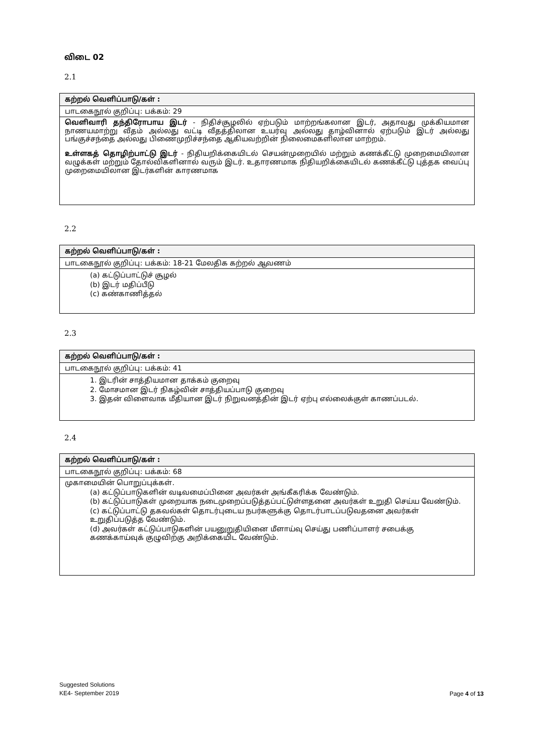விடை 02
2.1
| கற்றல் வெளிப்பாடு/கள் : |
| --- |
| பாடகைநூல் குறிப்பு: பக்கம்: 29 |
| வெளிவாரி தந்திரோபாய இடர் - நிதிச்சூழலில் ஏற்படும் மாற்றங்கலான இடர், அதாவது முக்கியமான நாணயமாற்று வீதம் அல்லது வட்டி வீதத்திலான உயர்வு அல்லது தாழ்வினால் ஏற்படும் இடர் அல்லது பங்குச்சந்தை அல்லது பிணைமுறிச்சந்தை ஆகியவற்றின் நிலைமைகளிலான மாற்றம். உள்ளகத் தொழிற்பாட்டு இடர் - நிதியறிக்கையிடல் செயன்முறையில் மற்றும் கணக்கீட்டு முறைமையிலான வழுக்கள் மற்றும் தோல்விகளினால் வரும் இடர். உதாரணமாக நிதியறிக்கையிடல் கணக்கீட்டு புத்தக வைப்பு முறைமையிலான இடர்களின் காரணமாக |
2.2
| கற்றல் வெளிப்பாடு/கள் : |
| --- |
| பாடகைநூல் குறிப்பு: பக்கம்: 18-21 மேலதிக கற்றல் ஆவணம் |
| (a) கட்டுப்பாட்டுச் சூழல் (b) இடர் மதிப்பீடு (c) கண்காணித்தல் |
2.3
| கற்றல் வெளிப்பாடு/கள் : |
| --- |
| பாடகைநூல் குறிப்பு: பக்கம்: 41 |
| 1. இடரின் சாத்தியமான தாக்கம் குறைவு 2. மோசமான இடர் நிகழ்வின் சாத்தியப்பாடு குறைவு 3. இதன் விளைவாக மீதியான இடர் நிறுவனத்தின் இடர் ஏற்பு எல்லைக்குள் காணப்படல். |
2.4
| கற்றல் வெளிப்பாடு/கள் : |
| --- |
| பாடகைநூல் குறிப்பு: பக்கம்: 68 |
| முகாமையின் பொறுப்புக்கள். (a) கட்டுப்பாடுகளின் வடிவமைப்பினை அவர்கள் அங்கீகரிக்க வேண்டும். (b) கட்டுப்பாடுகள் முறையாக நடைமுறைப்படுத்தப்பட்டுள்ளதனை அவர்கள் உறுதி செய்ய வேண்டும். (c) கட்டுப்பாட்டு தகவல்கள் தொடர்புடைய நபர்களுக்கு தொடர்பாடப்படுவதனை அவர்கள் உறுதிப்படுத்த வேண்டும். (d) அவர்கள் கட்டுப்பாடுகளின் பயனுறுதியினை மீளாய்வு செய்து பணிப்பாளர் சபைக்கு கணக்காய்வுக் குழுவிற்கு அறிக்கையிட வேண்டும். |
Suggested Solutions
KE4- September 2019
Page 4 of 13